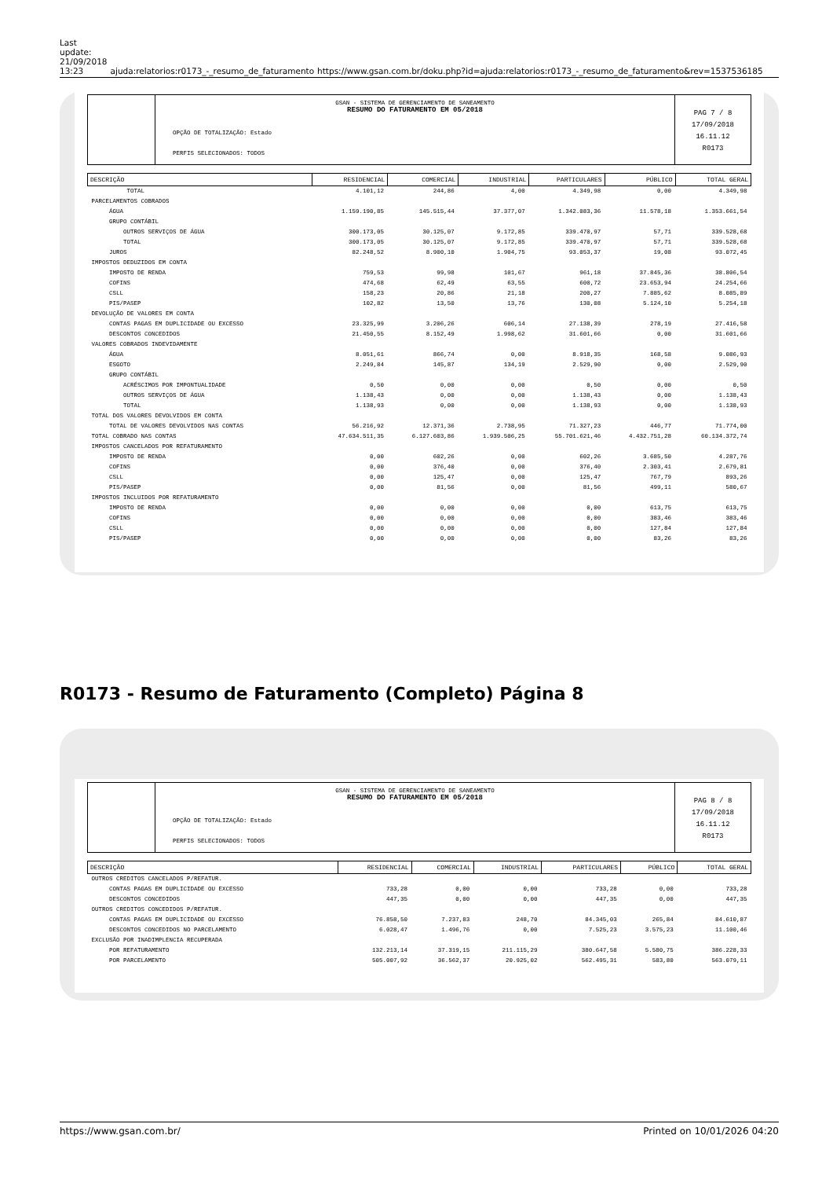Last
update:
21/09/2018
13:23
ajuda:relatorios:r0173_-_resumo_de_faturamento
https://www.gsan.com.br/doku.php?id=ajuda:relatorios:r0173_-_resumo_de_faturamento&rev=1537536185
GSAN - SISTEMA DE GERENCIAMENTO DE SANEAMENTO
RESUMO DO FATURAMENTO EM 05/2018
OPÇÃO DE TOTALIZAÇÃO: Estado
PERFIS SELECIONADOS: TODOS
PAG 7 / 8
17/09/2018
16.11.12
R0173
| DESCRIÇÃO | RESIDENCIAL | COMERCIAL | INDUSTRIAL | PARTICULARES | PÚBLICO | TOTAL GERAL |
| --- | --- | --- | --- | --- | --- | --- |
| TOTAL | 4.101,12 | 244,86 | 4,00 | 4.349,98 | 0,00 | 4.349,98 |
| PARCELAMENTOS COBRADOS | | | | | | |
| ÁGUA | 1.159.190,85 | 145.515,44 | 37.377,07 | 1.342.083,36 | 11.578,18 | 1.353.661,54 |
| GRUPO CONTÁBIL | | | | | | |
| OUTROS SERVIÇOS DE ÁGUA | 300.173,05 | 30.125,07 | 9.172,85 | 339.470,97 | 57,71 | 339.528,68 |
| TOTAL | 300.173,05 | 30.125,07 | 9.172,85 | 339.470,97 | 57,71 | 339.528,68 |
| JUROS | 82.248,52 | 8.900,10 | 1.904,75 | 93.053,37 | 19,08 | 93.072,45 |
| IMPOSTOS DEDUZIDOS EM CONTA | | | | | | |
| IMPOSTO DE RENDA | 759,53 | 99,98 | 101,67 | 961,18 | 37.845,36 | 38.806,54 |
| COFINS | 474,68 | 62,49 | 63,55 | 600,72 | 23.653,94 | 24.254,66 |
| CSLL | 158,23 | 20,86 | 21,18 | 200,27 | 7.885,62 | 8.085,89 |
| PIS/PASEP | 102,82 | 13,50 | 13,76 | 130,08 | 5.124,10 | 5.254,18 |
| DEVOLUÇÃO DE VALORES EM CONTA | | | | | | |
| CONTAS PAGAS EM DUPLICIDADE OU EXCESSO | 23.325,99 | 3.206,26 | 606,14 | 27.138,39 | 278,19 | 27.416,58 |
| DESCONTOS CONCEDIDOS | 21.450,55 | 8.152,49 | 1.998,62 | 31.601,66 | 0,00 | 31.601,66 |
| VALORES COBRADOS INDEVIDAMENTE | | | | | | |
| ÁGUA | 8.051,61 | 866,74 | 0,00 | 8.918,35 | 168,58 | 9.086,93 |
| ESGOTO | 2.249,84 | 145,87 | 134,19 | 2.529,90 | 0,00 | 2.529,90 |
| GRUPO CONTÁBIL | | | | | | |
| ACRÉSCIMOS POR IMPONTUALIDADE | 0,50 | 0,00 | 0,00 | 0,50 | 0,00 | 0,50 |
| OUTROS SERVIÇOS DE ÁGUA | 1.138,43 | 0,00 | 0,00 | 1.138,43 | 0,00 | 1.138,43 |
| TOTAL | 1.138,93 | 0,00 | 0,00 | 1.138,93 | 0,00 | 1.138,93 |
| TOTAL DOS VALORES DEVOLVIDOS EM CONTA | | | | | | |
| TOTAL DE VALORES DEVOLVIDOS NAS CONTAS | 56.216,92 | 12.371,36 | 2.738,95 | 71.327,23 | 446,77 | 71.774,00 |
| TOTAL COBRADO NAS CONTAS | 47.634.511,35 | 6.127.603,86 | 1.939.506,25 | 55.701.621,46 | 4.432.751,28 | 60.134.372,74 |
| IMPOSTOS CANCELADOS POR REFATURAMENTO | | | | | | |
| IMPOSTO DE RENDA | 0,00 | 602,26 | 0,00 | 602,26 | 3.685,50 | 4.287,76 |
| COFINS | 0,00 | 376,40 | 0,00 | 376,40 | 2.303,41 | 2.679,81 |
| CSLL | 0,00 | 125,47 | 0,00 | 125,47 | 767,79 | 893,26 |
| PIS/PASEP | 0,00 | 81,56 | 0,00 | 81,56 | 499,11 | 580,67 |
| IMPOSTOS INCLUIDOS POR REFATURAMENTO | | | | | | |
| IMPOSTO DE RENDA | 0,00 | 0,00 | 0,00 | 0,00 | 613,75 | 613,75 |
| COFINS | 0,00 | 0,00 | 0,00 | 0,00 | 383,46 | 383,46 |
| CSLL | 0,00 | 0,00 | 0,00 | 0,00 | 127,84 | 127,84 |
| PIS/PASEP | 0,00 | 0,00 | 0,00 | 0,00 | 83,26 | 83,26 |
R0173 - Resumo de Faturamento (Completo) Página 8
GSAN - SISTEMA DE GERENCIAMENTO DE SANEAMENTO
RESUMO DO FATURAMENTO EM 05/2018
OPÇÃO DE TOTALIZAÇÃO: Estado
PERFIS SELECIONADOS: TODOS
PAG 8 / 8
17/09/2018
16.11.12
R0173
| DESCRIÇÃO | RESIDENCIAL | COMERCIAL | INDUSTRIAL | PARTICULARES | PÚBLICO | TOTAL GERAL |
| --- | --- | --- | --- | --- | --- | --- |
| OUTROS CREDITOS CANCELADOS P/REFATUR. | | | | | | |
| CONTAS PAGAS EM DUPLICIDADE OU EXCESSO | 733,28 | 0,00 | 0,00 | 733,28 | 0,00 | 733,28 |
| DESCONTOS CONCEDIDOS | 447,35 | 0,00 | 0,00 | 447,35 | 0,00 | 447,35 |
| OUTROS CREDITOS CONCEDIDOS P/REFATUR. | | | | | | |
| CONTAS PAGAS EM DUPLICIDADE OU EXCESSO | 76.858,50 | 7.237,83 | 248,70 | 84.345,03 | 265,84 | 84.610,87 |
| DESCONTOS CONCEDIDOS NO PARCELAMENTO | 6.028,47 | 1.496,76 | 0,00 | 7.525,23 | 3.575,23 | 11.100,46 |
| EXCLUSÃO POR INADIMPLENCIA RECUPERADA | | | | | | |
| POR REFATURAMENTO | 132.213,14 | 37.319,15 | 211.115,29 | 380.647,58 | 5.580,75 | 386.228,33 |
| POR PARCELAMENTO | 505.007,92 | 36.562,37 | 20.925,02 | 562.495,31 | 583,80 | 563.079,11 |
https://www.gsan.com.br/ Printed on 10/01/2026 04:20